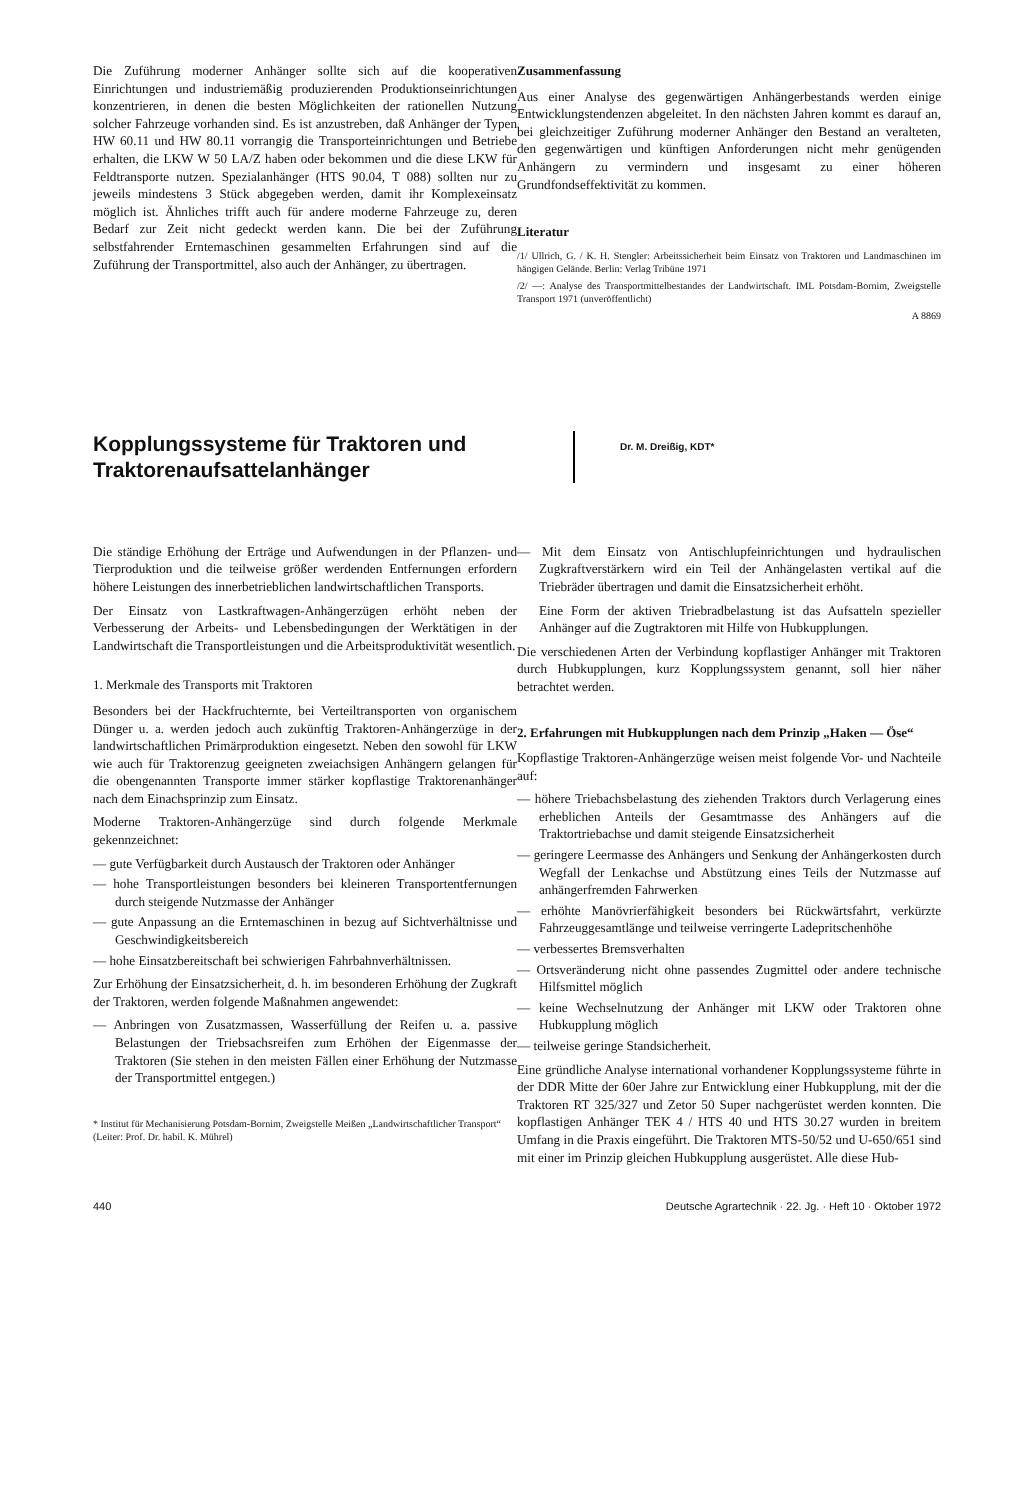Die Zuführung moderner Anhänger sollte sich auf die kooperativen Einrichtungen und industriemäßig produzierenden Produktionseinrichtungen konzentrieren, in denen die besten Möglichkeiten der rationellen Nutzung solcher Fahrzeuge vorhanden sind. Es ist anzustreben, daß Anhänger der Typen HW 60.11 und HW 80.11 vorrangig die Transporteinrichtungen und Betriebe erhalten, die LKW W 50 LA/Z haben oder bekommen und die diese LKW für Feldtransporte nutzen. Spezialanhänger (HTS 90.04, T 088) sollten nur zu jeweils mindestens 3 Stück abgegeben werden, damit ihr Komplexeinsatz möglich ist. Ähnliches trifft auch für andere moderne Fahrzeuge zu, deren Bedarf zur Zeit nicht gedeckt werden kann. Die bei der Zuführung selbstfahrender Erntemaschinen gesammelten Erfahrungen sind auf die Zuführung der Transportmittel, also auch der Anhänger, zu übertragen.
Zusammenfassung
Aus einer Analyse des gegenwärtigen Anhängerbestands werden einige Entwicklungstendenzen abgeleitet. In den nächsten Jahren kommt es darauf an, bei gleichzeitiger Zuführung moderner Anhänger den Bestand an veralteten, den gegenwärtigen und künftigen Anforderungen nicht mehr genügenden Anhängern zu vermindern und insgesamt zu einer höheren Grundfondseffektivität zu kommen.
Literatur
/1/ Ullrich, G. / K. H. Stengler: Arbeitssicherheit beim Einsatz von Traktoren und Landmaschinen im hängigen Gelände. Berlin: Verlag Tribüne 1971
/2/ —: Analyse des Transportmittelbestandes der Landwirtschaft. IML Potsdam-Bornim, Zweigstelle Transport 1971 (unveröffentlicht)
A 8869
Kopplungssysteme für Traktoren und Traktorenaufsattelanhänger
Dr. M. Dreißig, KDT*
Die ständige Erhöhung der Erträge und Aufwendungen in der Pflanzen- und Tierproduktion und die teilweise größer werdenden Entfernungen erfordern höhere Leistungen des innerbetrieblichen landwirtschaftlichen Transports.
Der Einsatz von Lastkraftwagen-Anhängerzügen erhöht neben der Verbesserung der Arbeits- und Lebensbedingungen der Werktätigen in der Landwirtschaft die Transportleistungen und die Arbeitsproduktivität wesentlich.
1. Merkmale des Transports mit Traktoren
Besonders bei der Hackfruchternte, bei Verteiltransporten von organischem Dünger u. a. werden jedoch auch zukünftig Traktoren-Anhängerzüge in der landwirtschaftlichen Primärproduktion eingesetzt. Neben den sowohl für LKW wie auch für Traktorenzug geeigneten zweiachsigen Anhängern gelangen für die obengenannten Transporte immer stärker kopflastige Traktorenanhänger nach dem Einachsprinzip zum Einsatz.
Moderne Traktoren-Anhängerzüge sind durch folgende Merkmale gekennzeichnet:
— gute Verfügbarkeit durch Austausch der Traktoren oder Anhänger
— hohe Transportleistungen besonders bei kleineren Transportentfernungen durch steigende Nutzmasse der Anhänger
— gute Anpassung an die Erntemaschinen in bezug auf Sichtverhältnisse und Geschwindigkeitsbereich
— hohe Einsatzbereitschaft bei schwierigen Fahrbahnverhältnissen.
Zur Erhöhung der Einsatzsicherheit, d. h. im besonderen Erhöhung der Zugkraft der Traktoren, werden folgende Maßnahmen angewendet:
— Anbringen von Zusatzmassen, Wasserfüllung der Reifen u. a. passive Belastungen der Triebsachsreifen zum Erhöhen der Eigenmasse der Traktoren (Sie stehen in den meisten Fällen einer Erhöhung der Nutzmasse der Transportmittel entgegen.)
* Institut für Mechanisierung Potsdam-Bornim, Zweigstelle Meißen „Landwirtschaftlicher Transport“
(Leiter: Prof. Dr. habil. K. Mührel)
— Mit dem Einsatz von Antischlupfeinrichtungen und hydraulischen Zugkraftverstärkern wird ein Teil der Anhängelasten vertikal auf die Triebräder übertragen und damit die Einsatzsicherheit erhöht.
Eine Form der aktiven Triebradbelastung ist das Aufsatteln spezieller Anhänger auf die Zugtraktoren mit Hilfe von Hubkupplungen.
Die verschiedenen Arten der Verbindung kopflastiger Anhänger mit Traktoren durch Hubkupplungen, kurz Kopplungssystem genannt, soll hier näher betrachtet werden.
2. Erfahrungen mit Hubkupplungen nach dem Prinzip „Haken — Öse“
Kopflastige Traktoren-Anhängerzüge weisen meist folgende Vor- und Nachteile auf:
— höhere Triebachsbelastung des ziehenden Traktors durch Verlagerung eines erheblichen Anteils der Gesamtmasse des Anhängers auf die Traktortriebachse und damit steigende Einsatzsicherheit
— geringere Leermasse des Anhängers und Senkung der Anhängerkosten durch Wegfall der Lenkachse und Abstützung eines Teils der Nutzmasse auf anhängerfremden Fahrwerken
— erhöhte Manövrierfähigkeit besonders bei Rückwärtsfahrt, verkürzte Fahrzeuggesamtlänge und teilweise verringerte Ladepritschenhöhe
— verbessertes Bremsverhalten
— Ortsveränderung nicht ohne passendes Zugmittel oder andere technische Hilfsmittel möglich
— keine Wechselnutzung der Anhänger mit LKW oder Traktoren ohne Hubkupplung möglich
— teilweise geringe Standsicherheit.
Eine gründliche Analyse international vorhandener Kopplungssysteme führte in der DDR Mitte der 60er Jahre zur Entwicklung einer Hubkupplung, mit der die Traktoren RT 325/327 und Zetor 50 Super nachgerüstet werden konnten. Die kopflastigen Anhänger TEK 4 / HTS 40 und HTS 30.27 wurden in breitem Umfang in die Praxis eingeführt. Die Traktoren MTS-50/52 und U-650/651 sind mit einer im Prinzip gleichen Hubkupplung ausgerüstet. Alle diese Hub-
440 Deutsche Agrartechnik · 22. Jg. · Heft 10 · Oktober 1972